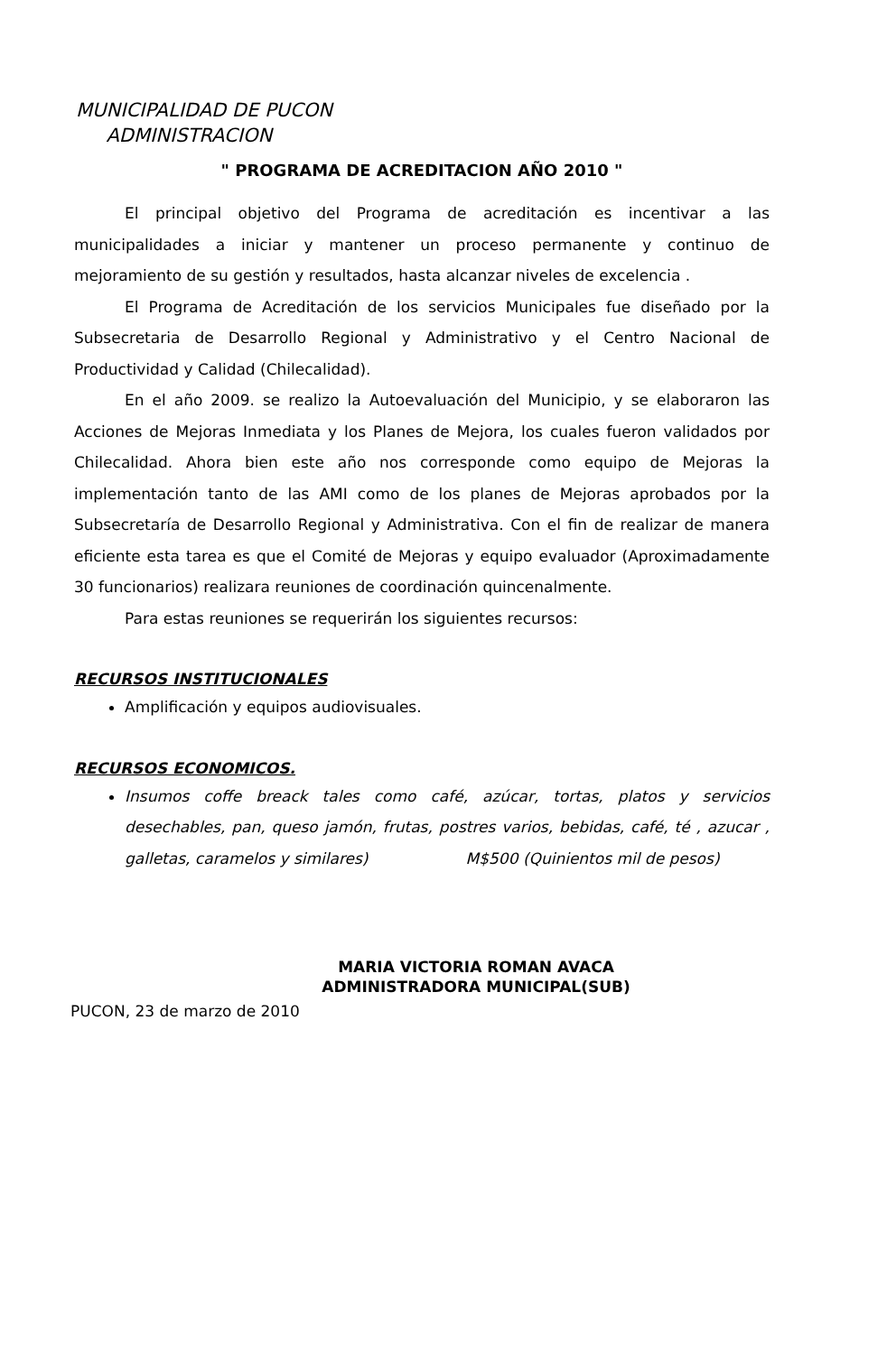MUNICIPALIDAD DE PUCON
ADMINISTRACION
" PROGRAMA DE ACREDITACION AÑO 2010 "
El principal objetivo del Programa de acreditación es incentivar a las municipalidades a iniciar y mantener un proceso permanente y continuo de mejoramiento de su gestión y resultados, hasta alcanzar niveles de excelencia .
El Programa de Acreditación de los servicios Municipales fue diseñado por la Subsecretaria de Desarrollo Regional y Administrativo y el Centro Nacional de Productividad y Calidad (Chilecalidad).
En el año 2009. se realizo la Autoevaluación del Municipio, y se elaboraron las Acciones de Mejoras Inmediata y los Planes de Mejora, los cuales fueron validados por Chilecalidad. Ahora bien este año nos corresponde como equipo de Mejoras la implementación tanto de las AMI como de los planes de Mejoras aprobados por la Subsecretaría de Desarrollo Regional y Administrativa. Con el fin de realizar de manera eficiente esta tarea es que el Comité de Mejoras y equipo evaluador (Aproximadamente 30 funcionarios) realizara reuniones de coordinación quincenalmente.
Para estas reuniones se requerirán los siguientes recursos:
RECURSOS INSTITUCIONALES
Amplificación y equipos audiovisuales.
RECURSOS ECONOMICOS.
Insumos coffe breack tales como café, azúcar, tortas, platos y servicios desechables, pan, queso jamón, frutas, postres varios, bebidas, café, té , azucar , galletas, caramelos y similares) M$500 (Quinientos mil de pesos)
MARIA VICTORIA ROMAN AVACA
ADMINISTRADORA MUNICIPAL(SUB)
PUCON, 23 de marzo de 2010